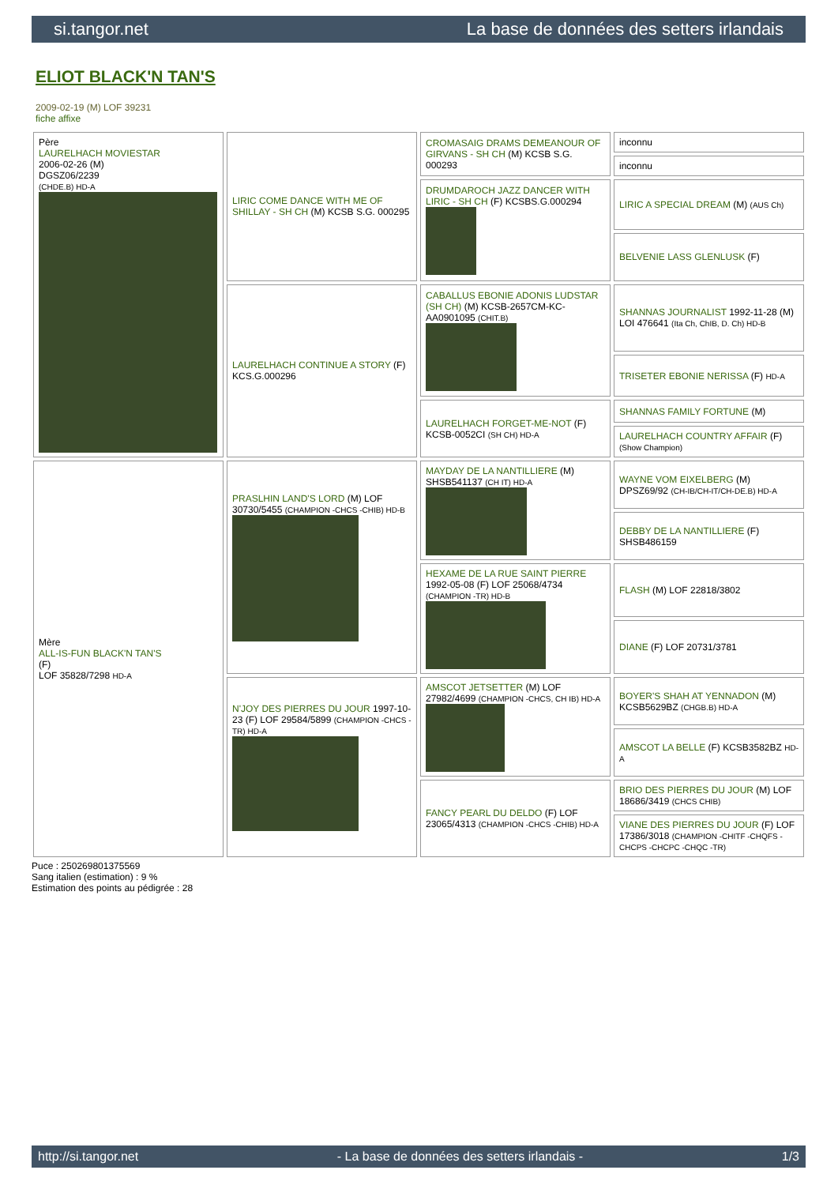si.tangor.net La base de données des setters irlandais
ELIOT BLACK'N TAN'S
2009-02-19 (M) LOF 39231
fiche affixe
| Père LAURELHACH MOVIESTAR 2006-02-26 (M) DGSZ06/2239 (CHDE.B) HD-A | LIRIC COME DANCE WITH ME OF SHILLAY - SH CH (M) KCSB S.G. 000295 | CROMASAIG DRAMS DEMEANOUR OF GIRVANS - SH CH (M) KCSB S.G. 000293 | inconnu |
| | | | inconnu |
| | | DRUMDAROCH JAZZ DANCER WITH LIRIC - SH CH (F) KCSBS.G.000294 | LIRIC A SPECIAL DREAM (M) (AUS Ch) |
| | | | BELVENIE LASS GLENLUSK (F) |
| | LAURELHACH CONTINUE A STORY (F) KCS.G.000296 | CABALLUS EBONIE ADONIS LUDSTAR (SH CH) (M) KCSB-2657CM-KC-AA0901095 (CHIT.B) | SHANNAS JOURNALIST 1992-11-28 (M) LOI 476641 (Ita Ch, ChIB, D. Ch) HD-B |
| | | | TRISETER EBONIE NERISSA (F) HD-A |
| | | LAURELHACH FORGET-ME-NOT (F) KCSB-0052CI (SH CH) HD-A | SHANNAS FAMILY FORTUNE (M) |
| | | | LAURELHACH COUNTRY AFFAIR (F) (Show Champion) |
| Mère ALL-IS-FUN BLACK'N TAN'S (F) LOF 35828/7298 HD-A | PRASLHIN LAND'S LORD (M) LOF 30730/5455 (CHAMPION -CHCS -CHIB) HD-B | MAYDAY DE LA NANTILLIERE (M) SHSB541137 (CH IT) HD-A | WAYNE VOM EIXELBERG (M) DPSZ69/92 (CH-IB/CH-IT/CH-DE.B) HD-A |
| | | | DEBBY DE LA NANTILLIERE (F) SHSB486159 |
| | | HEXAME DE LA RUE SAINT PIERRE 1992-05-08 (F) LOF 25068/4734 (CHAMPION -TR) HD-B | FLASH (M) LOF 22818/3802 |
| | | | DIANE (F) LOF 20731/3781 |
| | N'JOY DES PIERRES DU JOUR 1997-10-23 (F) LOF 29584/5899 (CHAMPION -CHCS -TR) HD-A | AMSCOT JETSETTER (M) LOF 27982/4699 (CHAMPION -CHCS, CH IB) HD-A | BOYER'S SHAH AT YENNADON (M) KCSB5629BZ (CHGB.B) HD-A |
| | | | AMSCOT LA BELLE (F) KCSB3582BZ HD-A |
| | | FANCY PEARL DU DELDO (F) LOF 23065/4313 (CHAMPION -CHCS -CHIB) HD-A | BRIO DES PIERRES DU JOUR (M) LOF 18686/3419 (CHCS CHIB) |
| | | | VIANE DES PIERRES DU JOUR (F) LOF 17386/3018 (CHAMPION -CHITF -CHQFS -CHCPS -CHCPC -CHQC -TR) |
Puce : 250269801375569
Sang italien (estimation) : 9 %
Estimation des points au pédigrée : 28
http://si.tangor.net - La base de données des setters irlandais - 1/3